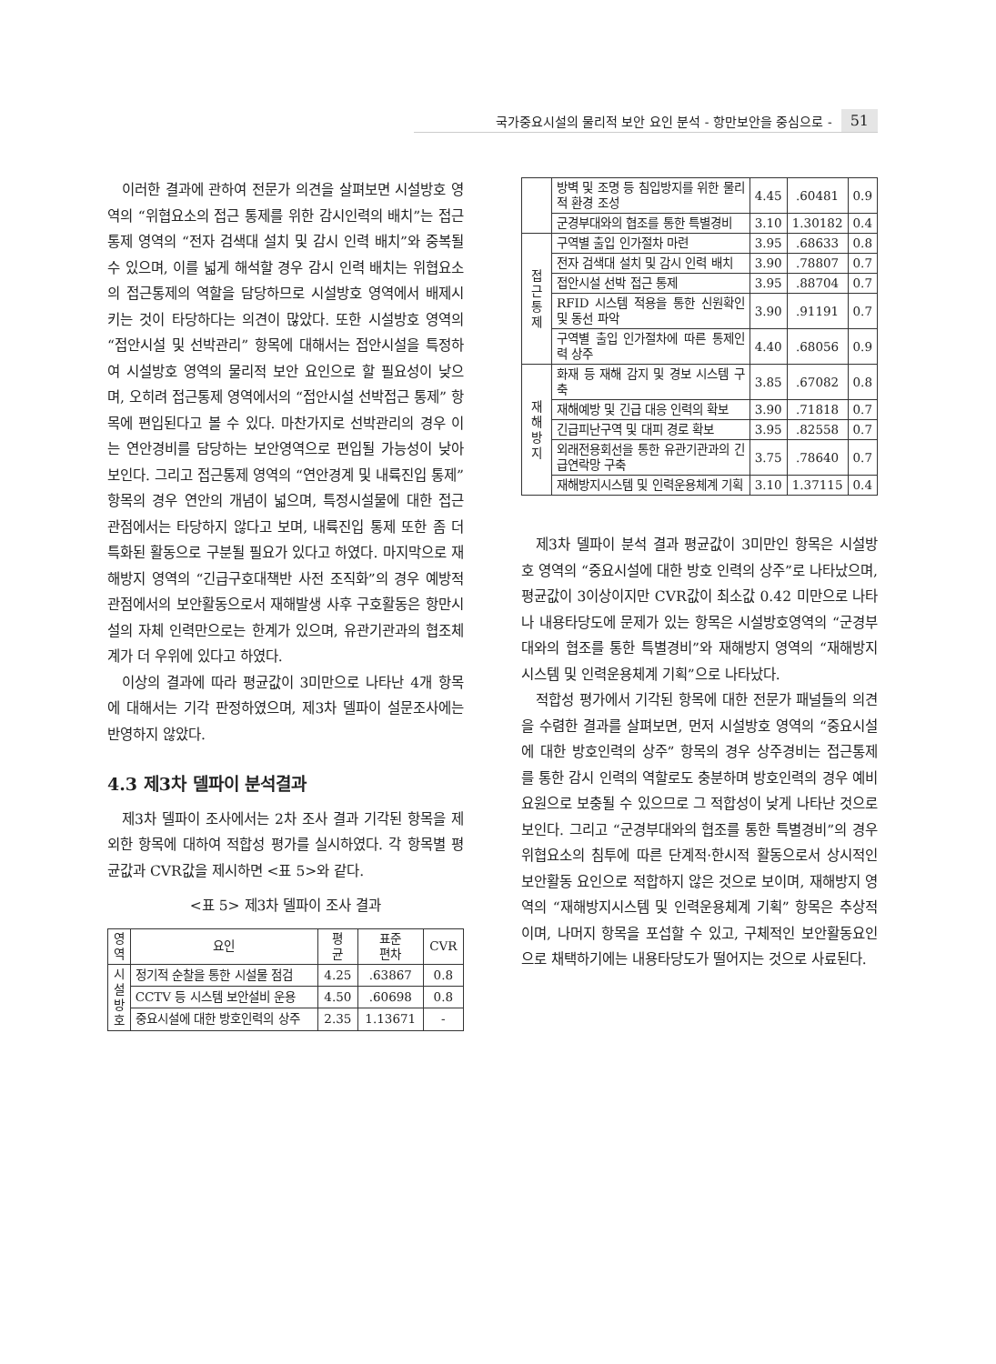국가중요시설의 물리적 보안 요인 분석 - 항만보안을 중심으로 - 51
이러한 결과에 관하여 전문가 의견을 살펴보면 시설방호 영역의 “위협요소의 접근 통제를 위한 감시인력의 배치”는 접근통제 영역의 “전자 검색대 설치 및 감시 인력 배치”와 중복될 수 있으며, 이를 넓게 해석할 경우 감시 인력 배치는 위협요소의 접근통제의 역할을 담당하므로 시설방호 영역에서 배제시키는 것이 타당하다는 의견이 많았다. 또한 시설방호 영역의 “접안시설 및 선박관리” 항목에 대해서는 접안시설을 특정하여 시설방호 영역의 물리적 보안 요인으로 할 필요성이 낮으며, 오히려 접근통제 영역에서의 “접안시설 선박접근 통제” 항목에 편입된다고 볼 수 있다. 마찬가지로 선박관리의 경우 이는 연안경비를 담당하는 보안영역으로 편입될 가능성이 낮아 보인다. 그리고 접근통제 영역의 “연안경계 및 내륙진입 통제” 항목의 경우 연안의 개념이 넓으며, 특정시설물에 대한 접근 관점에서는 타당하지 않다고 보며, 내륙진입 통제 또한 좀 더 특화된 활동으로 구분될 필요가 있다고 하였다. 마지막으로 재해방지 영역의 “긴급구호대책반 사전 조직화”의 경우 예방적 관점에서의 보안활동으로서 재해발생 사후 구호활동은 항만시설의 자체 인력만으로는 한계가 있으며, 유관기관과의 협조체계가 더 우위에 있다고 하였다.
이상의 결과에 따라 평균값이 3미만으로 나타난 4개 항목에 대해서는 기각 판정하였으며, 제3차 델파이 설문조사에는 반영하지 않았다.
4.3 제3차 델파이 분석결과
제3차 델파이 조사에서는 2차 조사 결과 기각된 항목을 제외한 항목에 대하여 적합성 평가를 실시하였다. 각 항목별 평균값과 CVR값을 제시하면 <표 5>와 같다.
<표 5> 제3차 델파이 조사 결과
| 영 역 | 요인 | 평 균 | 표준 편차 | CVR |
| --- | --- | --- | --- | --- |
| 시 설 방 호 | 정기적 순찰을 통한 시설물 점검 | 4.25 | .63867 | 0.8 |
| | CCTV 등 시스템 보안설비 운용 | 4.50 | .60698 | 0.8 |
| | 중요시설에 대한 방호인력의 상주 | 2.35 | 1.13671 | - |
| | 방벽 및 조명 등 침입방지를 위한 물리적 환경 조성 | 4.45 | .60481 | 0.9 |
| | 군경부대와의 협조를 통한 특별경비 | 3.10 | 1.30182 | 0.4 |
| 접 근 통 제 | 구역별 출입 인가절차 마련 | 3.95 | .68633 | 0.8 |
| | 전자 검색대 설치 및 감시 인력 배치 | 3.90 | .78807 | 0.7 |
| | 접안시설 선박 접근 통제 | 3.95 | .88704 | 0.7 |
| | RFID 시스템 적용을 통한 신원확인 및 동선 파악 | 3.90 | .91191 | 0.7 |
| | 구역별 출입 인가절차에 따른 통제인력 상주 | 4.40 | .68056 | 0.9 |
| 재 해 방 지 | 화재 등 재해 감지 및 경보 시스템 구축 | 3.85 | .67082 | 0.8 |
| | 재해예방 및 긴급 대응 인력의 확보 | 3.90 | .71818 | 0.7 |
| | 긴급피난구역 및 대피 경로 확보 | 3.95 | .82558 | 0.7 |
| | 외래전용회선을 통한 유관기관과의 긴급연락망 구축 | 3.75 | .78640 | 0.7 |
| | 재해방지시스템 및 인력운용체계 기획 | 3.10 | 1.37115 | 0.4 |
제3차 델파이 분석 결과 평균값이 3미만인 항목은 시설방호 영역의 “중요시설에 대한 방호 인력의 상주”로 나타났으며, 평균값이 3이상이지만 CVR값이 최소값 0.42 미만으로 나타나 내용타당도에 문제가 있는 항목은 시설방호영역의 “군경부대와의 협조를 통한 특별경비”와 재해방지 영역의 “재해방지시스템 및 인력운용체계 기획”으로 나타났다.
적합성 평가에서 기각된 항목에 대한 전문가 패널들의 의견을 수렴한 결과를 살펴보면, 먼저 시설방호 영역의 “중요시설에 대한 방호인력의 상주” 항목의 경우 상주경비는 접근통제를 통한 감시 인력의 역할로도 충분하며 방호인력의 경우 예비요원으로 보충될 수 있으므로 그 적합성이 낮게 나타난 것으로 보인다. 그리고 “군경부대와의 협조를 통한 특별경비”의 경우 위협요소의 침투에 따른 단계적·한시적 활동으로서 상시적인 보안활동 요인으로 적합하지 않은 것으로 보이며, 재해방지 영역의 “재해방지시스템 및 인력운용체계 기획” 항목은 추상적이며, 나머지 항목을 포섭할 수 있고, 구체적인 보안활동요인으로 채택하기에는 내용타당도가 떨어지는 것으로 사료된다.